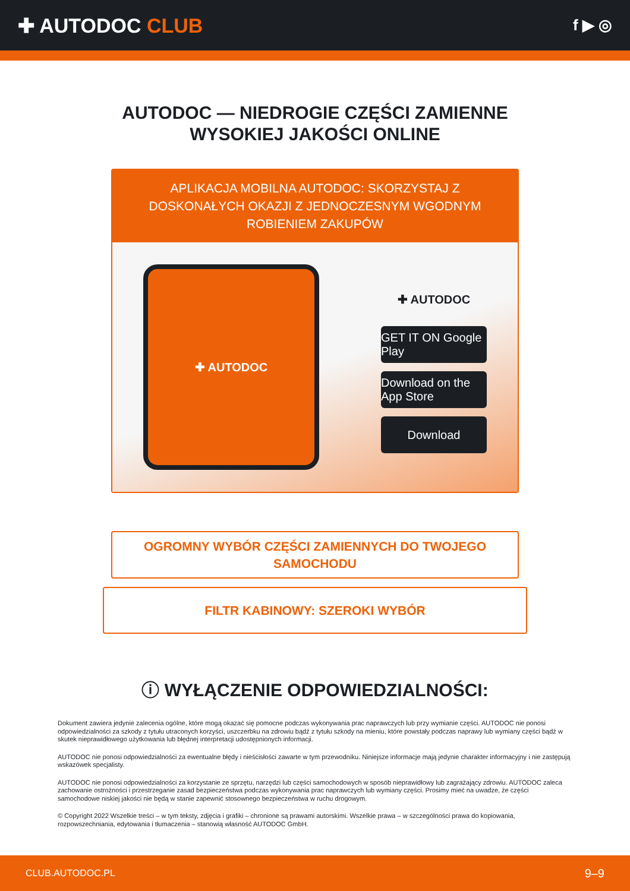✚ AUTODOC CLUB
f ▶ ◎
AUTODOC — NIEDROGIE CZĘŚCI ZAMIENNE
WYSOKIEJ JAKOŚCI ONLINE
APLIKACJA MOBILNA AUTODOC: SKORZYSTAJ Z DOSKONAŁYCH OKAZJI Z JEDNOCZESNYM WGODNYM ROBIENIEM ZAKUPÓW
✚ AUTODOC
✚ AUTODOC
GET IT ON Google Play
Download on the App Store
Download
OGROMNY WYBÓR CZĘŚCI ZAMIENNYCH DO TWOJEGO SAMOCHODU
FILTR KABINOWY: SZEROKI WYBÓR
ⓘ WYŁĄCZENIE ODPOWIEDZIALNOŚCI:
Dokument zawiera jedynie zalecenia ogólne, które mogą okazać się pomocne podczas wykonywania prac naprawczych lub przy wymianie części. AUTODOC nie ponosi odpowiedzialności za szkody z tytułu utraconych korzyści, uszczerbku na zdrowiu bądź z tytułu szkody na mieniu, które powstały podczas naprawy lub wymiany części bądź w skutek nieprawidłowego użytkowania lub błędnej interpretacji udostępnionych informacji.
AUTODOC nie ponosi odpowiedzialności za ewentualne błędy i nieścisłości zawarte w tym przewodniku. Niniejsze informacje mają jedynie charakter informacyjny i nie zastępują wskazówek specjalisty.
AUTODOC nie ponosi odpowiedzialności za korzystanie ze sprzętu, narzędzi lub części samochodowych w sposób nieprawidłowy lub zagrażający zdrowiu. AUTODOC zaleca zachowanie ostrożności i przestrzeganie zasad bezpieczeństwa podczas wykonywania prac naprawczych lub wymiany części. Prosimy mieć na uwadze, że części samochodowe niskiej jakości nie będą w stanie zapewnić stosownego bezpieczeństwa w ruchu drogowym.
© Copyright 2022 Wszelkie treści – w tym teksty, zdjęcia i grafiki – chronione są prawami autorskimi. Wszelkie prawa – w szczególności prawa do kopiowania, rozpowszechniania, edytowania i tłumaczenia – stanowią własność AUTODOC GmbH.
CLUB.AUTODOC.PL 9–9